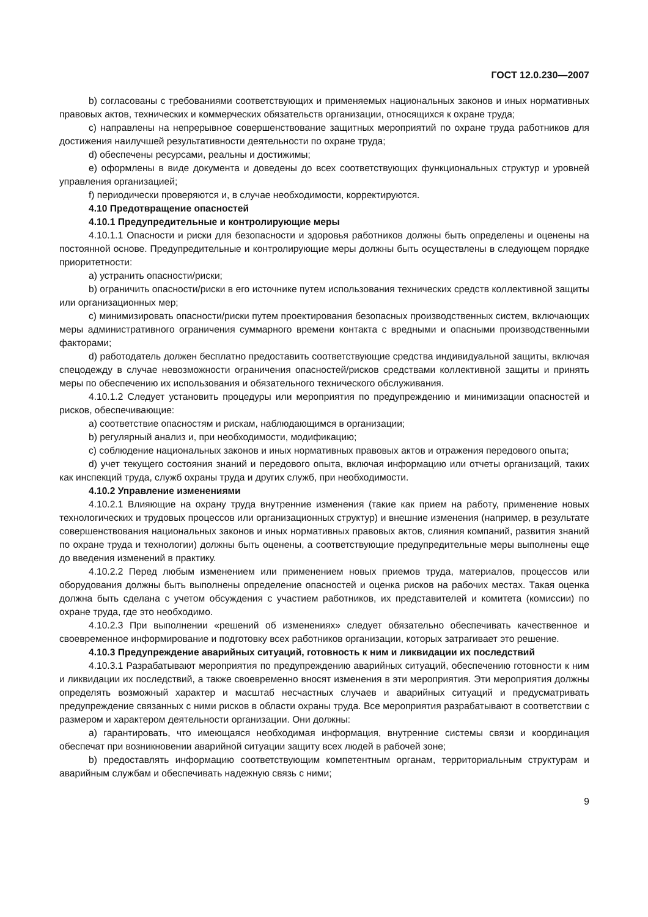ГОСТ 12.0.230—2007
b) согласованы с требованиями соответствующих и применяемых национальных законов и иных нормативных правовых актов, технических и коммерческих обязательств организации, относящихся к охране труда;
c) направлены на непрерывное совершенствование защитных мероприятий по охране труда работников для достижения наилучшей результативности деятельности по охране труда;
d) обеспечены ресурсами, реальны и достижимы;
e) оформлены в виде документа и доведены до всех соответствующих функциональных структур и уровней управления организацией;
f) периодически проверяются и, в случае необходимости, корректируются.
4.10 Предотвращение опасностей
4.10.1 Предупредительные и контролирующие меры
4.10.1.1 Опасности и риски для безопасности и здоровья работников должны быть определены и оценены на постоянной основе. Предупредительные и контролирующие меры должны быть осуществлены в следующем порядке приоритетности:
a) устранить опасности/риски;
b) ограничить опасности/риски в его источнике путем использования технических средств коллективной защиты или организационных мер;
c) минимизировать опасности/риски путем проектирования безопасных производственных систем, включающих меры административного ограничения суммарного времени контакта с вредными и опасными производственными факторами;
d) работодатель должен бесплатно предоставить соответствующие средства индивидуальной защиты, включая спецодежду в случае невозможности ограничения опасностей/рисков средствами коллективной защиты и принять меры по обеспечению их использования и обязательного технического обслуживания.
4.10.1.2 Следует установить процедуры или мероприятия по предупреждению и минимизации опасностей и рисков, обеспечивающие:
a) соответствие опасностям и рискам, наблюдающимся в организации;
b) регулярный анализ и, при необходимости, модификацию;
c) соблюдение национальных законов и иных нормативных правовых актов и отражения передового опыта;
d) учет текущего состояния знаний и передового опыта, включая информацию или отчеты организаций, таких как инспекций труда, служб охраны труда и других служб, при необходимости.
4.10.2 Управление изменениями
4.10.2.1 Влияющие на охрану труда внутренние изменения (такие как прием на работу, применение новых технологических и трудовых процессов или организационных структур) и внешние изменения (например, в результате совершенствования национальных законов и иных нормативных правовых актов, слияния компаний, развития знаний по охране труда и технологии) должны быть оценены, а соответствующие предупредительные меры выполнены еще до введения изменений в практику.
4.10.2.2 Перед любым изменением или применением новых приемов труда, материалов, процессов или оборудования должны быть выполнены определение опасностей и оценка рисков на рабочих местах. Такая оценка должна быть сделана с учетом обсуждения с участием работников, их представителей и комитета (комиссии) по охране труда, где это необходимо.
4.10.2.3 При выполнении «решений об изменениях» следует обязательно обеспечивать качественное и своевременное информирование и подготовку всех работников организации, которых затрагивает это решение.
4.10.3 Предупреждение аварийных ситуаций, готовность к ним и ликвидации их последствий
4.10.3.1 Разрабатывают мероприятия по предупреждению аварийных ситуаций, обеспечению готовности к ним и ликвидации их последствий, а также своевременно вносят изменения в эти мероприятия. Эти мероприятия должны определять возможный характер и масштаб несчастных случаев и аварийных ситуаций и предусматривать предупреждение связанных с ними рисков в области охраны труда. Все мероприятия разрабатывают в соответствии с размером и характером деятельности организации. Они должны:
a) гарантировать, что имеющаяся необходимая информация, внутренние системы связи и координация обеспечат при возникновении аварийной ситуации защиту всех людей в рабочей зоне;
b) предоставлять информацию соответствующим компетентным органам, территориальным структурам и аварийным службам и обеспечивать надежную связь с ними;
9